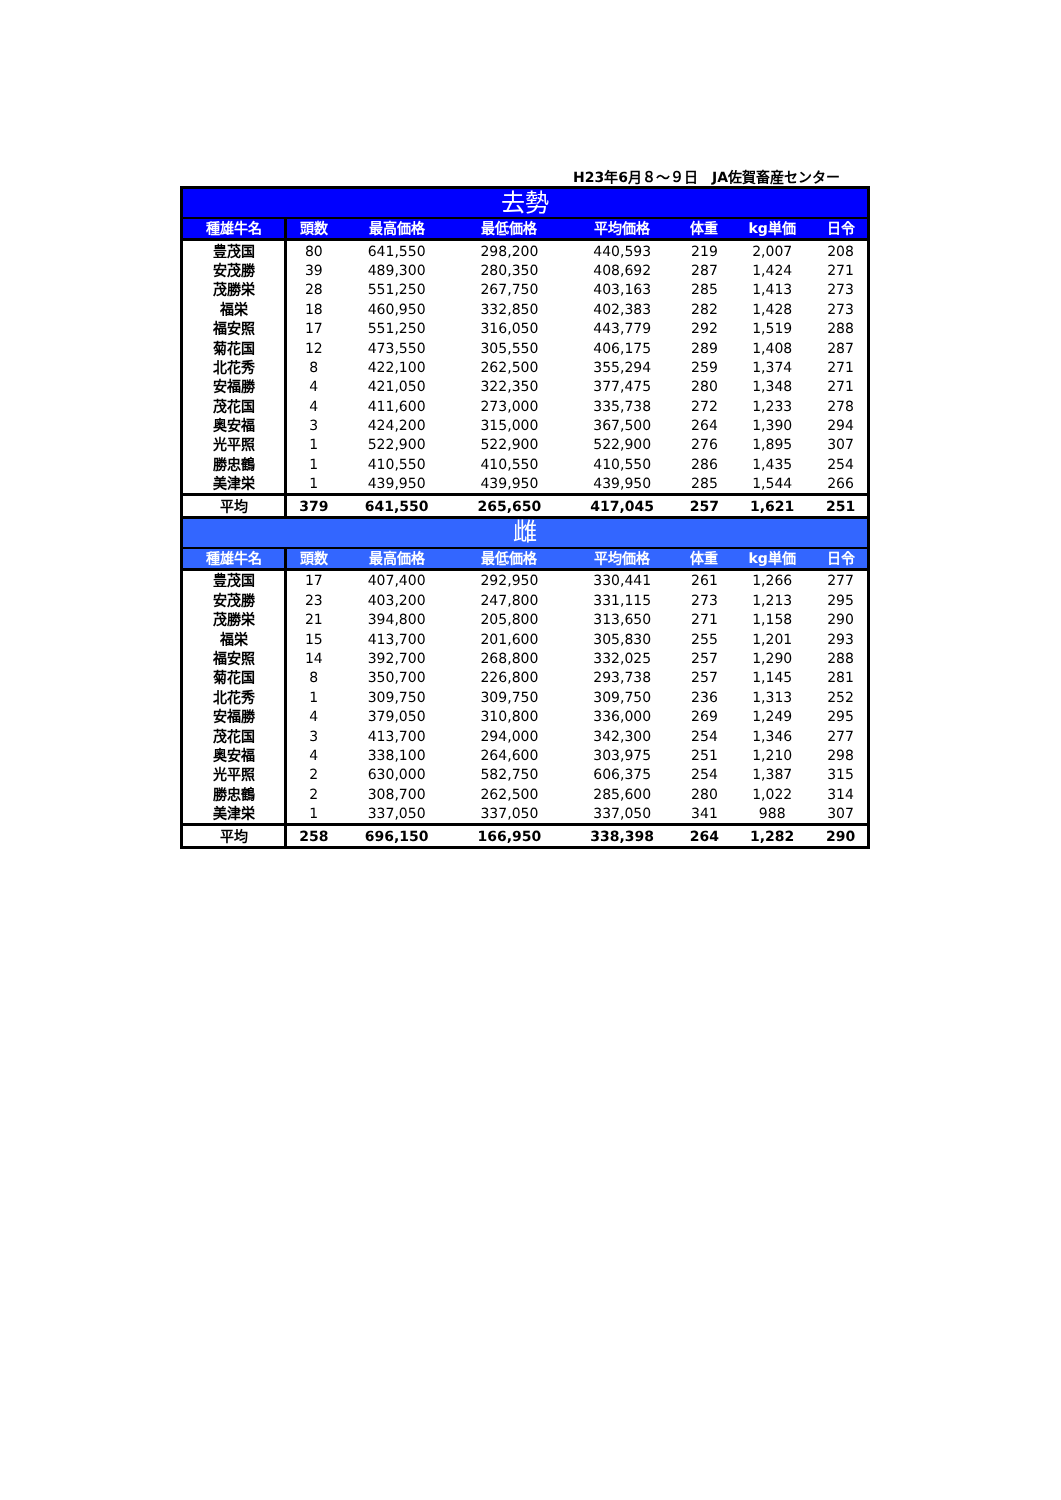H23年6月８～９日　JA佐賀畜産センター
| 去勢 | | | | | | | |
| 種雄牛名 | 頭数 | 最高価格 | 最低価格 | 平均価格 | 体重 | kg単価 | 日令 |
| 豊茂国 | 80 | 641,550 | 298,200 | 440,593 | 219 | 2,007 | 208 |
| 安茂勝 | 39 | 489,300 | 280,350 | 408,692 | 287 | 1,424 | 271 |
| 茂勝栄 | 28 | 551,250 | 267,750 | 403,163 | 285 | 1,413 | 273 |
| 福栄 | 18 | 460,950 | 332,850 | 402,383 | 282 | 1,428 | 273 |
| 福安照 | 17 | 551,250 | 316,050 | 443,779 | 292 | 1,519 | 288 |
| 菊花国 | 12 | 473,550 | 305,550 | 406,175 | 289 | 1,408 | 287 |
| 北花秀 | 8 | 422,100 | 262,500 | 355,294 | 259 | 1,374 | 271 |
| 安福勝 | 4 | 421,050 | 322,350 | 377,475 | 280 | 1,348 | 271 |
| 茂花国 | 4 | 411,600 | 273,000 | 335,738 | 272 | 1,233 | 278 |
| 奥安福 | 3 | 424,200 | 315,000 | 367,500 | 264 | 1,390 | 294 |
| 光平照 | 1 | 522,900 | 522,900 | 522,900 | 276 | 1,895 | 307 |
| 勝忠鶴 | 1 | 410,550 | 410,550 | 410,550 | 286 | 1,435 | 254 |
| 美津栄 | 1 | 439,950 | 439,950 | 439,950 | 285 | 1,544 | 266 |
| 平均 | 379 | 641,550 | 265,650 | 417,045 | 257 | 1,621 | 251 |
| 雌 | | | | | | | |
| 種雄牛名 | 頭数 | 最高価格 | 最低価格 | 平均価格 | 体重 | kg単価 | 日令 |
| 豊茂国 | 17 | 407,400 | 292,950 | 330,441 | 261 | 1,266 | 277 |
| 安茂勝 | 23 | 403,200 | 247,800 | 331,115 | 273 | 1,213 | 295 |
| 茂勝栄 | 21 | 394,800 | 205,800 | 313,650 | 271 | 1,158 | 290 |
| 福栄 | 15 | 413,700 | 201,600 | 305,830 | 255 | 1,201 | 293 |
| 福安照 | 14 | 392,700 | 268,800 | 332,025 | 257 | 1,290 | 288 |
| 菊花国 | 8 | 350,700 | 226,800 | 293,738 | 257 | 1,145 | 281 |
| 北花秀 | 1 | 309,750 | 309,750 | 309,750 | 236 | 1,313 | 252 |
| 安福勝 | 4 | 379,050 | 310,800 | 336,000 | 269 | 1,249 | 295 |
| 茂花国 | 3 | 413,700 | 294,000 | 342,300 | 254 | 1,346 | 277 |
| 奥安福 | 4 | 338,100 | 264,600 | 303,975 | 251 | 1,210 | 298 |
| 光平照 | 2 | 630,000 | 582,750 | 606,375 | 254 | 1,387 | 315 |
| 勝忠鶴 | 2 | 308,700 | 262,500 | 285,600 | 280 | 1,022 | 314 |
| 美津栄 | 1 | 337,050 | 337,050 | 337,050 | 341 | 988 | 307 |
| 平均 | 258 | 696,150 | 166,950 | 338,398 | 264 | 1,282 | 290 |